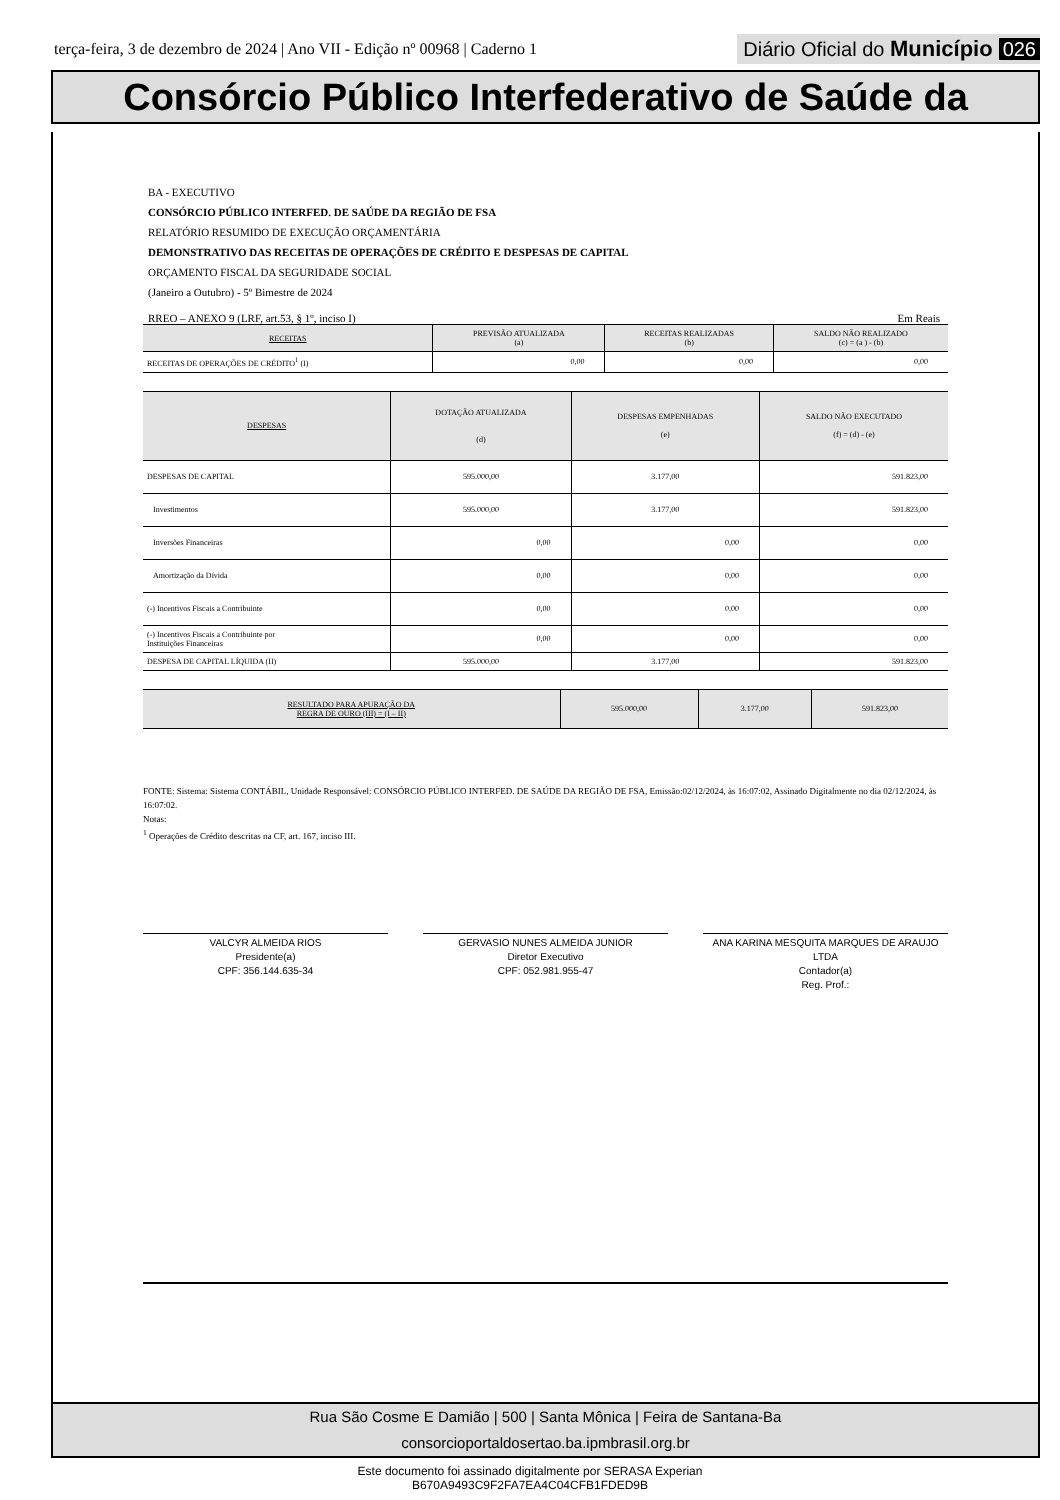terça-feira, 3 de dezembro de 2024 | Ano VII - Edição nº 00968 | Caderno 1 Diário Oficial do Município 026
Consórcio Público Interfederativo de Saúde da
BA - EXECUTIVO
CONSÓRCIO PÚBLICO INTERFED. DE SAÚDE DA REGIÃO DE FSA
RELATÓRIO RESUMIDO DE EXECUÇÃO ORÇAMENTÁRIA
DEMONSTRATIVO DAS RECEITAS DE OPERAÇÕES DE CRÉDITO E DESPESAS DE CAPITAL
ORÇAMENTO FISCAL DA SEGURIDADE SOCIAL
(Janeiro a Outubro) - 5º Bimestre de 2024
RREO – ANEXO 9 (LRF, art.53, § 1º, inciso I) Em Reais
| RECEITAS | PREVISÃO ATUALIZADA (a) | RECEITAS REALIZADAS (b) | SALDO NÃO REALIZADO (c) = (a ) - (b) |
| --- | --- | --- | --- |
| RECEITAS DE OPERAÇÕES DE CRÉDITO<sup>1</sup> (I) | 0,00 | 0,00 | 0,00 |
| DESPESAS | DOTAÇÃO ATUALIZADA (d) | DESPESAS EMPENHADAS (e) | SALDO NÃO EXECUTADO (f) = (d) - (e) |
| --- | --- | --- | --- |
| DESPESAS DE CAPITAL | 595.000,00 | 3.177,00 | 591.823,00 |
| Investimentos | 595.000,00 | 3.177,00 | 591.823,00 |
| Inversões Financeiras | 0,00 | 0,00 | 0,00 |
| Amortização da Dívida | 0,00 | 0,00 | 0,00 |
| (-) Incentivos Fiscais a Contribuinte | 0,00 | 0,00 | 0,00 |
| (-) Incentivos Fiscais a Contribuinte por Instituições Financeiras | 0,00 | 0,00 | 0,00 |
| DESPESA DE CAPITAL LÍQUIDA (II) | 595.000,00 | 3.177,00 | 591.823,00 |
| RESULTADO PARA APURAÇÃO DA REGRA DE OURO (III) = (I – II) | 595.000,00 | 3.177,00 | 591.823,00 |
| --- | --- | --- | --- |
FONTE: Sistema: Sistema CONTÁBIL, Unidade Responsável: CONSÓRCIO PÚBLICO INTERFED. DE SAÚDE DA REGIÃO DE FSA, Emissão:02/12/2024, às 16:07:02, Assinado Digitalmente no dia 02/12/2024, às 16:07:02.
Notas:
<sup>1</sup> Operações de Crédito descritas na CF, art. 167, inciso III.
VALCYR ALMEIDA RIOS
Presidente(a)
CPF: 356.144.635-34
GERVASIO NUNES ALMEIDA JUNIOR
Diretor Executivo
CPF: 052.981.955-47
ANA KARINA MESQUITA MARQUES DE ARAUJO LTDA
Contador(a)
Reg. Prof.:
Rua São Cosme E Damião | 500 | Santa Mônica | Feira de Santana-Ba
consorcioportaldosertao.ba.ipmbrasil.org.br
Este documento foi assinado digitalmente por SERASA Experian
B670A9493C9F2FA7EA4C04CFB1FDED9B